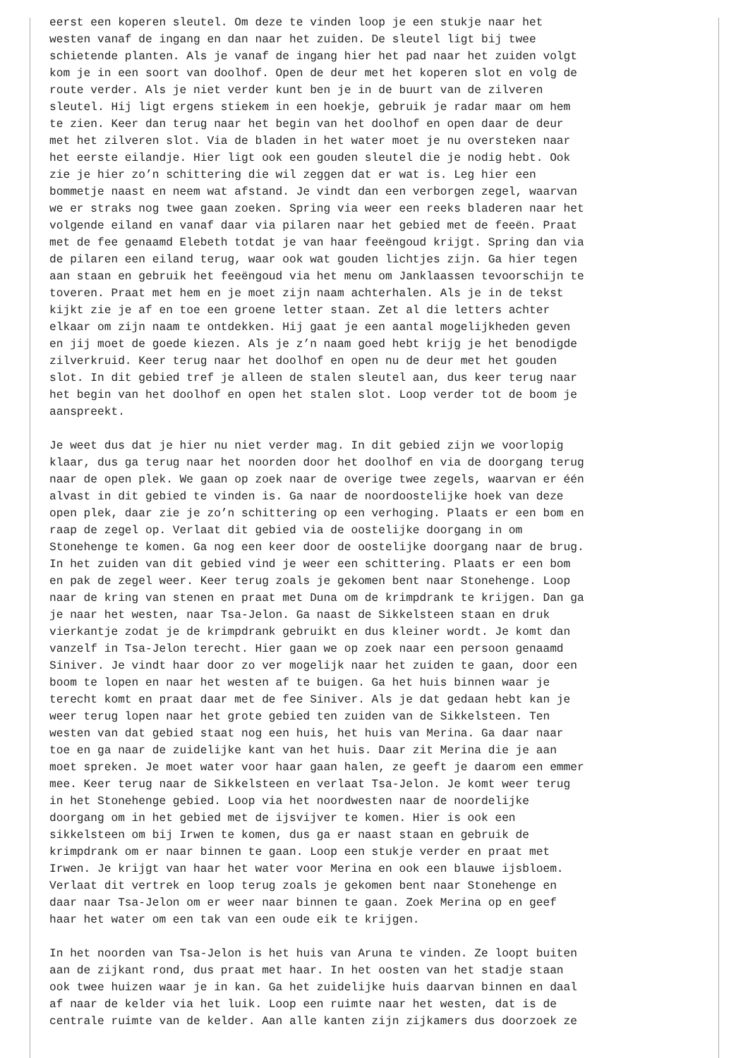eerst een koperen sleutel. Om deze te vinden loop je een stukje naar het
westen vanaf de ingang en dan naar het zuiden. De sleutel ligt bij twee
schietende planten. Als je vanaf de ingang hier het pad naar het zuiden volgt
kom je in een soort van doolhof. Open de deur met het koperen slot en volg de
route verder. Als je niet verder kunt ben je in de buurt van de zilveren
sleutel. Hij ligt ergens stiekem in een hoekje, gebruik je radar maar om hem
te zien. Keer dan terug naar het begin van het doolhof en open daar de deur
met het zilveren slot. Via de bladen in het water moet je nu oversteken naar
het eerste eilandje. Hier ligt ook een gouden sleutel die je nodig hebt. Ook
zie je hier zo’n schittering die wil zeggen dat er wat is. Leg hier een
bommetje naast en neem wat afstand. Je vindt dan een verborgen zegel, waarvan
we er straks nog twee gaan zoeken. Spring via weer een reeks bladeren naar het
volgende eiland en vanaf daar via pilaren naar het gebied met de feeën. Praat
met de fee genaamd Elebeth totdat je van haar feeëngoud krijgt. Spring dan via
de pilaren een eiland terug, waar ook wat gouden lichtjes zijn. Ga hier tegen
aan staan en gebruik het feeëngoud via het menu om Janklaassen tevoorschijn te
toveren. Praat met hem en je moet zijn naam achterhalen. Als je in de tekst
kijkt zie je af en toe een groene letter staan. Zet al die letters achter
elkaar om zijn naam te ontdekken. Hij gaat je een aantal mogelijkheden geven
en jij moet de goede kiezen. Als je z’n naam goed hebt krijg je het benodigde
zilverkruid. Keer terug naar het doolhof en open nu de deur met het gouden
slot. In dit gebied tref je alleen de stalen sleutel aan, dus keer terug naar
het begin van het doolhof en open het stalen slot. Loop verder tot de boom je
aanspreekt.

Je weet dus dat je hier nu niet verder mag. In dit gebied zijn we voorlopig
klaar, dus ga terug naar het noorden door het doolhof en via de doorgang terug
naar de open plek. We gaan op zoek naar de overige twee zegels, waarvan er één
alvast in dit gebied te vinden is. Ga naar de noordoostelijke hoek van deze
open plek, daar zie je zo’n schittering op een verhoging. Plaats er een bom en
raap de zegel op. Verlaat dit gebied via de oostelijke doorgang in om
Stonehenge te komen. Ga nog een keer door de oostelijke doorgang naar de brug.
In het zuiden van dit gebied vind je weer een schittering. Plaats er een bom
en pak de zegel weer. Keer terug zoals je gekomen bent naar Stonehenge. Loop
naar de kring van stenen en praat met Duna om de krimpdrank te krijgen. Dan ga
je naar het westen, naar Tsa-Jelon. Ga naast de Sikkelsteen staan en druk
vierkantje zodat je de krimpdrank gebruikt en dus kleiner wordt. Je komt dan
vanzelf in Tsa-Jelon terecht. Hier gaan we op zoek naar een persoon genaamd
Siniver. Je vindt haar door zo ver mogelijk naar het zuiden te gaan, door een
boom te lopen en naar het westen af te buigen. Ga het huis binnen waar je
terecht komt en praat daar met de fee Siniver. Als je dat gedaan hebt kan je
weer terug lopen naar het grote gebied ten zuiden van de Sikkelsteen. Ten
westen van dat gebied staat nog een huis, het huis van Merina. Ga daar naar
toe en ga naar de zuidelijke kant van het huis. Daar zit Merina die je aan
moet spreken. Je moet water voor haar gaan halen, ze geeft je daarom een emmer
mee. Keer terug naar de Sikkelsteen en verlaat Tsa-Jelon. Je komt weer terug
in het Stonehenge gebied. Loop via het noordwesten naar de noordelijke
doorgang om in het gebied met de ijsvijver te komen. Hier is ook een
sikkelsteen om bij Irwen te komen, dus ga er naast staan en gebruik de
krimpdrank om er naar binnen te gaan. Loop een stukje verder en praat met
Irwen. Je krijgt van haar het water voor Merina en ook een blauwe ijsbloem.
Verlaat dit vertrek en loop terug zoals je gekomen bent naar Stonehenge en
daar naar Tsa-Jelon om er weer naar binnen te gaan. Zoek Merina op en geef
haar het water om een tak van een oude eik te krijgen.

In het noorden van Tsa-Jelon is het huis van Aruna te vinden. Ze loopt buiten
aan de zijkant rond, dus praat met haar. In het oosten van het stadje staan
ook twee huizen waar je in kan. Ga het zuidelijke huis daarvan binnen en daal
af naar de kelder via het luik. Loop een ruimte naar het westen, dat is de
centrale ruimte van de kelder. Aan alle kanten zijn zijkamers dus doorzoek ze